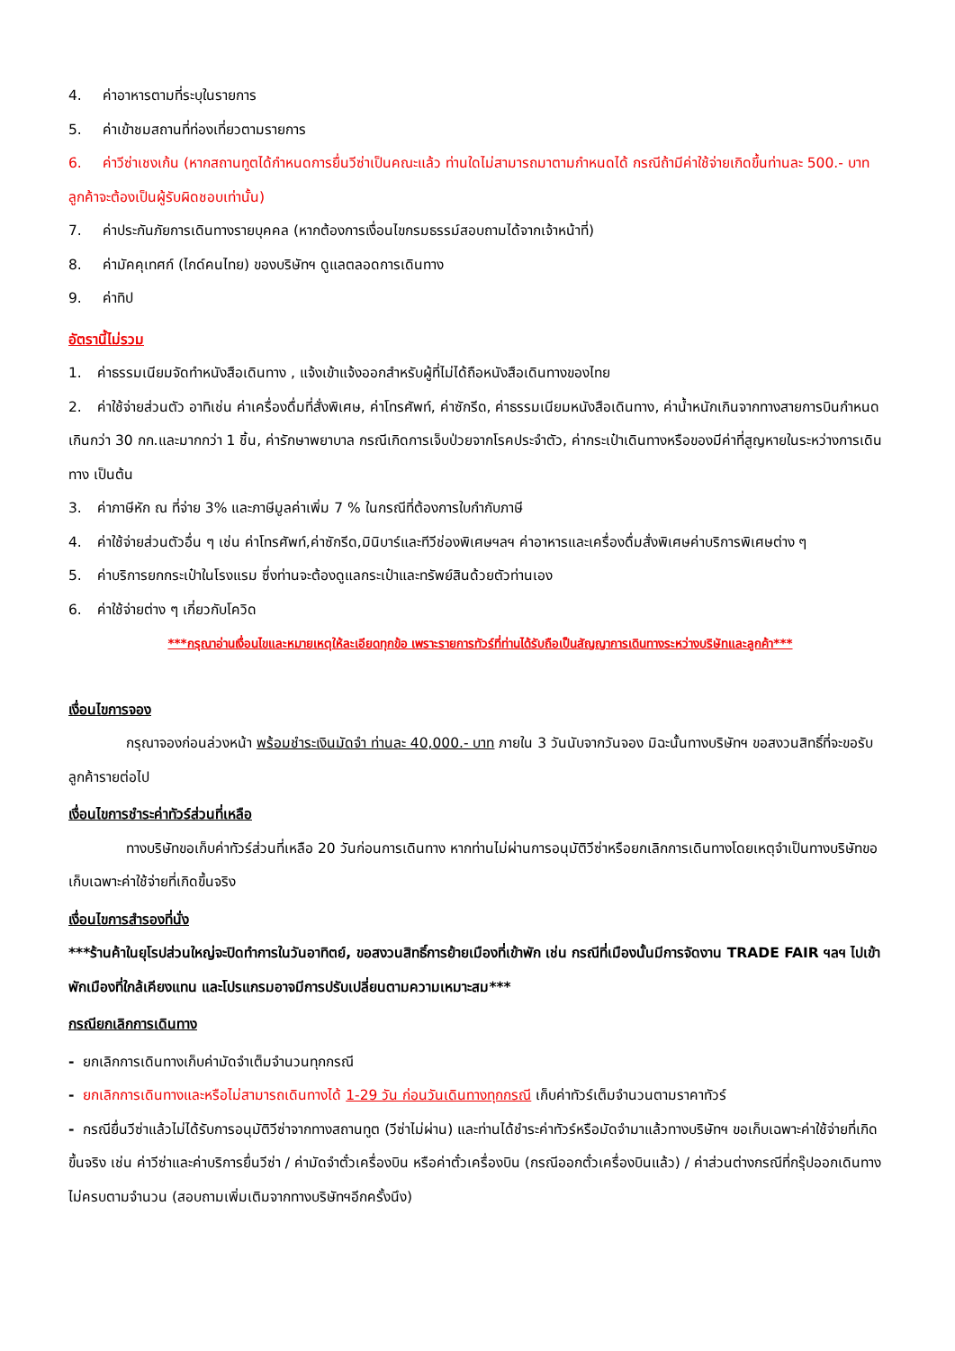4. ค่าอาหารตามที่ระบุในรายการ
5. ค่าเข้าชมสถานที่ท่องเที่ยวตามรายการ
6. ค่าวีซ่าเชงเก้น (หากสถานทูตได้กำหนดการยื่นวีซ่าเป็นคณะแล้ว ท่านใดไม่สามารถมาตามกำหนดได้ กรณีถ้ามีค่าใช้จ่ายเกิดขึ้นท่านละ 500.- บาท ลูกค้าจะต้องเป็นผู้รับผิดชอบเท่านั้น)
7. ค่าประกันภัยการเดินทางรายบุคคล (หากต้องการเงื่อนไขกรมธรรม์สอบถามได้จากเจ้าหน้าที่)
8. ค่ามัคคุเทศก์ (ไกด์คนไทย) ของบริษัทฯ ดูแลตลอดการเดินทาง
9. ค่าทิป
อัตรานี้ไม่รวม
1. ค่าธรรมเนียมจัดทำหนังสือเดินทาง , แจ้งเข้าแจ้งออกสำหรับผู้ที่ไม่ได้ถือหนังสือเดินทางของไทย
2. ค่าใช้จ่ายส่วนตัว อาทิเช่น ค่าเครื่องดื่มที่สั่งพิเศษ, ค่าโทรศัพท์, ค่าซักรีด, ค่าธรรมเนียมหนังสือเดินทาง, ค่าน้ำหนักเกินจากทางสายการบินกำหนดเกินกว่า 30 กก.และมากกว่า 1 ชิ้น, ค่ารักษาพยาบาล กรณีเกิดการเจ็บป่วยจากโรคประจำตัว, ค่ากระเป๋าเดินทางหรือของมีค่าที่สูญหายในระหว่างการเดินทาง เป็นต้น
3. ค่าภาษีหัก ณ ที่จ่าย 3% และภาษีมูลค่าเพิ่ม 7 % ในกรณีที่ต้องการใบกำกับภาษี
4. ค่าใช้จ่ายส่วนตัวอื่น ๆ เช่น ค่าโทรศัพท์,ค่าซักรีด,มินิบาร์และทีวีช่องพิเศษฯลฯ ค่าอาหารและเครื่องดื่มสั่งพิเศษค่าบริการพิเศษต่าง ๆ
5. ค่าบริการยกกระเป๋าในโรงแรม ซึ่งท่านจะต้องดูแลกระเป๋าและทรัพย์สินด้วยตัวท่านเอง
6. ค่าใช้จ่ายต่าง ๆ เกี่ยวกับโควิด
***กรุณาอ่านเงื่อนไขและหมายเหตุให้ละเอียดทุกข้อ เพราะรายการทัวร์ที่ท่านได้รับถือเป็นสัญญาการเดินทางระหว่างบริษัทและลูกค้า***
เงื่อนไขการจอง
กรุณาจองก่อนล่วงหน้า พร้อมชำระเงินมัดจำ ท่านละ 40,000.- บาท ภายใน 3 วันนับจากวันจอง มิฉะนั้นทางบริษัทฯ ขอสงวนสิทธิ์ที่จะขอรับลูกค้ารายต่อไป
เงื่อนไขการชำระค่าทัวร์ส่วนที่เหลือ
ทางบริษัทขอเก็บค่าทัวร์ส่วนที่เหลือ 20 วันก่อนการเดินทาง หากท่านไม่ผ่านการอนุมัติวีซ่าหรือยกเลิกการเดินทางโดยเหตุจำเป็นทางบริษัทขอเก็บเฉพาะค่าใช้จ่ายที่เกิดขึ้นจริง
เงื่อนไขการสำรองที่นั่ง
***ร้านค้าในยุโรปส่วนใหญ่จะปิดทำการในวันอาทิตย์, ขอสงวนสิทธิ์การย้ายเมืองที่เข้าพัก เช่น กรณีที่เมืองนั้นมีการจัดงาน TRADE FAIR ฯลฯ ไปเข้าพักเมืองที่ใกล้เคียงแทน และโปรแกรมอาจมีการปรับเปลี่ยนตามความเหมาะสม***
กรณียกเลิกการเดินทาง
- ยกเลิกการเดินทางเก็บค่ามัดจำเต็มจำนวนทุกกรณี
- ยกเลิกการเดินทางและหรือไม่สามารถเดินทางได้ 1-29 วัน ก่อนวันเดินทางทุกกรณี เก็บค่าทัวร์เต็มจำนวนตามราคาทัวร์
- กรณียื่นวีซ่าแล้วไม่ได้รับการอนุมัติวีซ่าจากทางสถานทูต (วีซ่าไม่ผ่าน) และท่านได้ชำระค่าทัวร์หรือมัดจำมาแล้วทางบริษัทฯ ขอเก็บเฉพาะค่าใช้จ่ายที่เกิดขึ้นจริง เช่น ค่าวีซ่าและค่าบริการยื่นวีซ่า / ค่ามัดจำตั๋วเครื่องบิน หรือค่าตั๋วเครื่องบิน (กรณีออกตั๋วเครื่องบินแล้ว) / ค่าส่วนต่างกรณีที่กรุ๊ปออกเดินทางไม่ครบตามจำนวน (สอบถามเพิ่มเติมจากทางบริษัทฯอีกครั้งนึง)